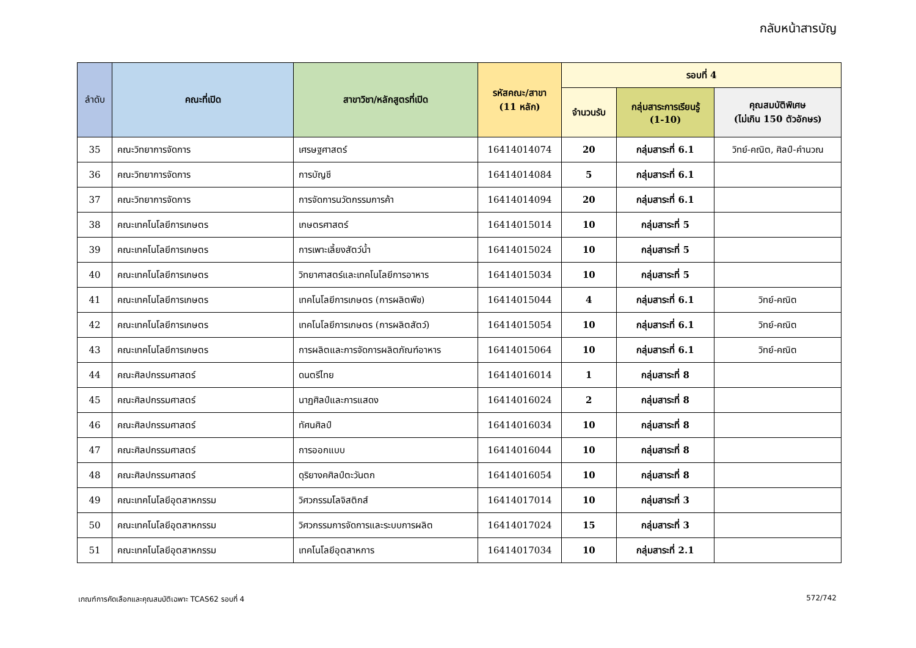กลับหน้าสารบัญ
| ลำดับ | คณะที่เปิด | สาขาวิชา/หลักสูตรที่เปิด | รหัสคณะ/สาขา (11 หลัก) | รอบที่ 4 | | |
| --- | --- | --- | --- | --- | --- | --- |
| | | | | จำนวนรับ | กลุ่มสาระการเรียนรู้ (1-10) | คุณสมบัติพิเศษ (ไม่เกิน 150 ตัวอักษร) |
| 35 | คณะวิทยาการจัดการ | เศรษฐศาสตร์ | 16414014074 | 20 | กลุ่มสาระที่ 6.1 | วิทย์-คณิต, ศิลป์-คำนวณ |
| 36 | คณะวิทยาการจัดการ | การบัญชี | 16414014084 | 5 | กลุ่มสาระที่ 6.1 | |
| 37 | คณะวิทยาการจัดการ | การจัดการนวัตกรรมการค้า | 16414014094 | 20 | กลุ่มสาระที่ 6.1 | |
| 38 | คณะเทคโนโลยีการเกษตร | เกษตรศาสตร์ | 16414015014 | 10 | กลุ่มสาระที่ 5 | |
| 39 | คณะเทคโนโลยีการเกษตร | การเพาะเลี้ยงสัตว์น้ำ | 16414015024 | 10 | กลุ่มสาระที่ 5 | |
| 40 | คณะเทคโนโลยีการเกษตร | วิทยาศาสตร์และเทคโนโลยีการอาหาร | 16414015034 | 10 | กลุ่มสาระที่ 5 | |
| 41 | คณะเทคโนโลยีการเกษตร | เทคโนโลยีการเกษตร (การผลิตพืช) | 16414015044 | 4 | กลุ่มสาระที่ 6.1 | วิทย์-คณิต |
| 42 | คณะเทคโนโลยีการเกษตร | เทคโนโลยีการเกษตร (การผลิตสัตว์) | 16414015054 | 10 | กลุ่มสาระที่ 6.1 | วิทย์-คณิต |
| 43 | คณะเทคโนโลยีการเกษตร | การผลิตและการจัดการผลิตภัณฑ์อาหาร | 16414015064 | 10 | กลุ่มสาระที่ 6.1 | วิทย์-คณิต |
| 44 | คณะศิลปกรรมศาสตร์ | ดนตรีไทย | 16414016014 | 1 | กลุ่มสาระที่ 8 | |
| 45 | คณะศิลปกรรมศาสตร์ | นาฏศิลป์และการแสดง | 16414016024 | 2 | กลุ่มสาระที่ 8 | |
| 46 | คณะศิลปกรรมศาสตร์ | ทัศนศิลป์ | 16414016034 | 10 | กลุ่มสาระที่ 8 | |
| 47 | คณะศิลปกรรมศาสตร์ | การออกแบบ | 16414016044 | 10 | กลุ่มสาระที่ 8 | |
| 48 | คณะศิลปกรรมศาสตร์ | ดุริยางคศิลป์ตะวันตก | 16414016054 | 10 | กลุ่มสาระที่ 8 | |
| 49 | คณะเทคโนโลยีอุตสาหกรรม | วิศวกรรมโลจิสติกส์ | 16414017014 | 10 | กลุ่มสาระที่ 3 | |
| 50 | คณะเทคโนโลยีอุตสาหกรรม | วิศวกรรมการจัดการและระบบการผลิต | 16414017024 | 15 | กลุ่มสาระที่ 3 | |
| 51 | คณะเทคโนโลยีอุตสาหกรรม | เทคโนโลยีอุตสาหการ | 16414017034 | 10 | กลุ่มสาระที่ 2.1 | |
เกณฑ์การคัดเลือกและคุณสมบัติเฉพาะ TCAS62 รอบที่ 4 572/742